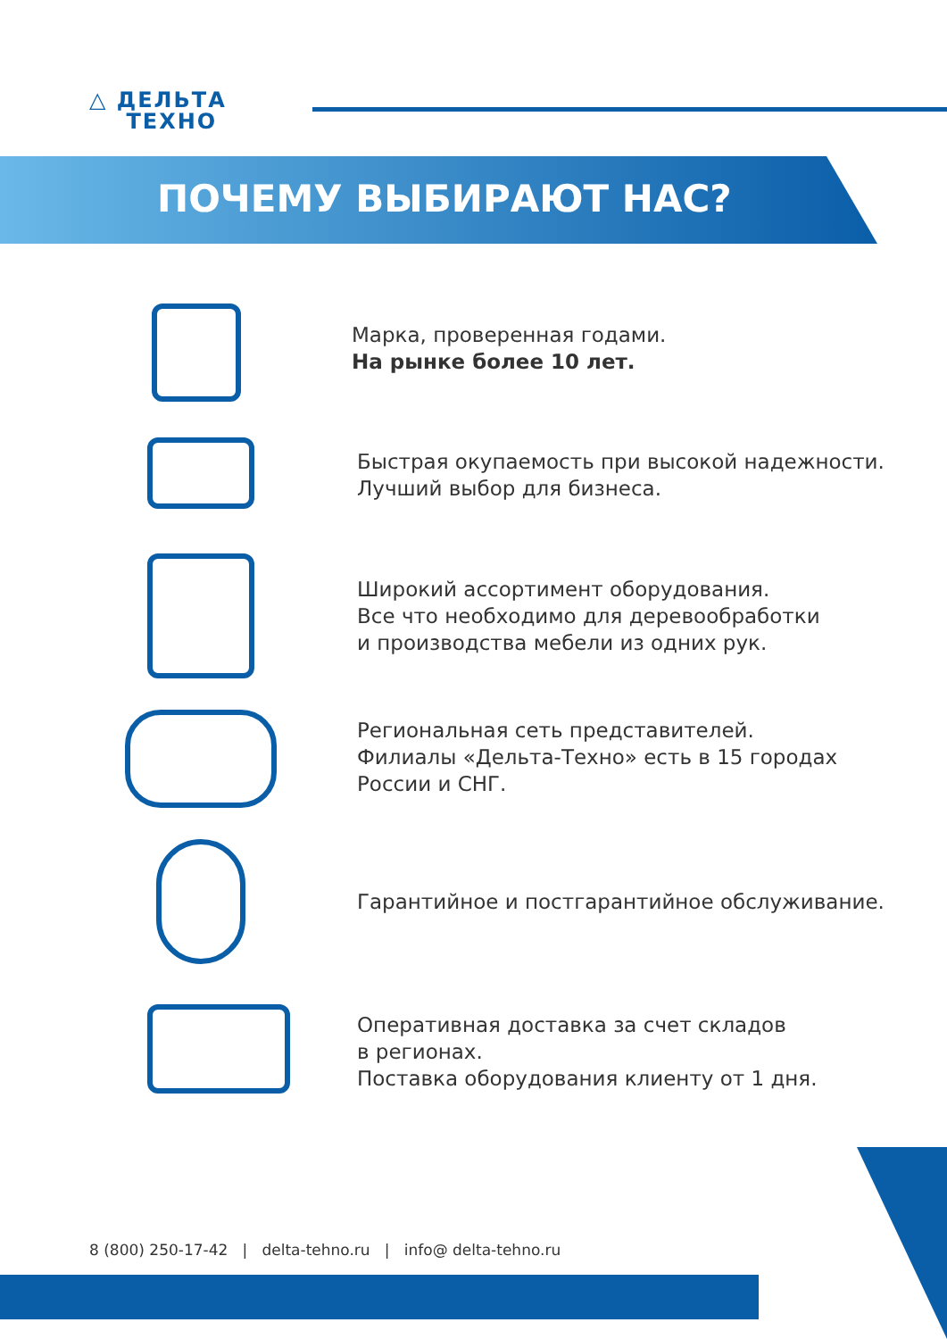△ ДЕЛЬТА
ТЕХНО
ПОЧЕМУ ВЫБИРАЮТ НАС?
Марка, проверенная годами.
На рынке более 10 лет.
Быстрая окупаемость при высокой надежности.
Лучший выбор для бизнеса.
Широкий ассортимент оборудования.
Все что необходимо для деревообработки
и производства мебели из одних рук.
Региональная сеть представителей.
Филиалы «Дельта-Техно» есть в 15 городах
России и СНГ.
Гарантийное и постгарантийное обслуживание.
Оперативная доставка за счет складов
в регионах.
Поставка оборудования клиенту от 1 дня.
8 (800) 250-17-42 | delta-tehno.ru | info@ delta-tehno.ru